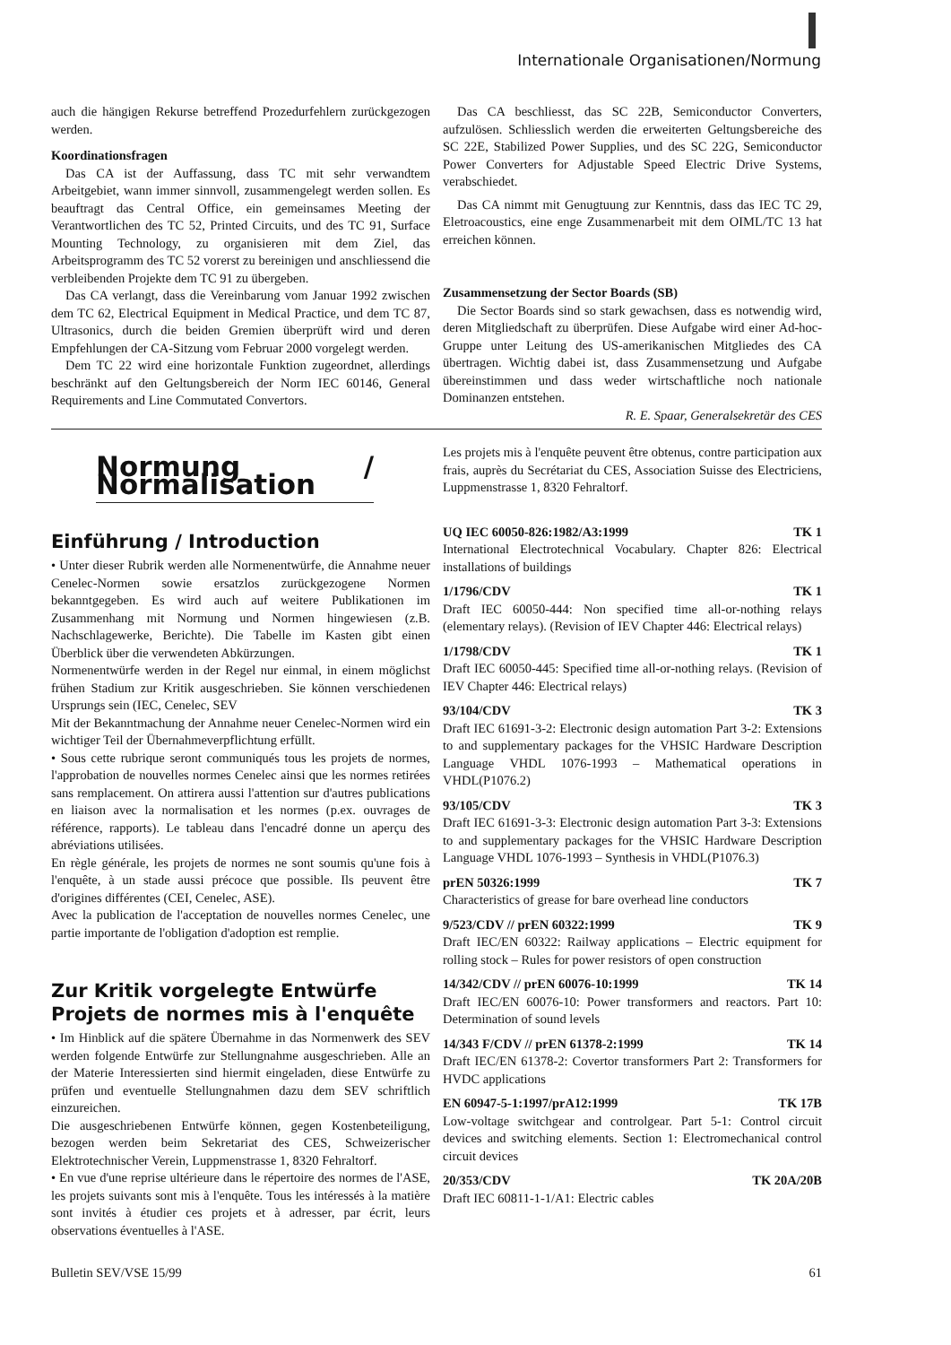Internationale Organisationen/Normung
auch die hängigen Rekurse betreffend Prozedurfehlern zurückgezogen werden.
Koordinationsfragen
Das CA ist der Auffassung, dass TC mit sehr verwandtem Arbeitgebiet, wann immer sinnvoll, zusammengelegt werden sollen. Es beauftragt das Central Office, ein gemeinsames Meeting der Verantwortlichen des TC 52, Printed Circuits, und des TC 91, Surface Mounting Technology, zu organisieren mit dem Ziel, das Arbeitsprogramm des TC 52 vorerst zu bereinigen und anschliessend die verbleibenden Projekte dem TC 91 zu übergeben.
Das CA verlangt, dass die Vereinbarung vom Januar 1992 zwischen dem TC 62, Electrical Equipment in Medical Practice, und dem TC 87, Ultrasonics, durch die beiden Gremien überprüft wird und deren Empfehlungen der CA-Sitzung vom Februar 2000 vorgelegt werden.
Dem TC 22 wird eine horizontale Funktion zugeordnet, allerdings beschränkt auf den Geltungsbereich der Norm IEC 60146, General Requirements and Line Commutated Convertors.
Das CA beschliesst, das SC 22B, Semiconductor Converters, aufzulösen. Schliesslich werden die erweiterten Geltungsbereiche des SC 22E, Stabilized Power Supplies, und des SC 22G, Semiconductor Power Converters for Adjustable Speed Electric Drive Systems, verabschiedet.
Das CA nimmt mit Genugtuung zur Kenntnis, dass das IEC TC 29, Eletroacoustics, eine enge Zusammenarbeit mit dem OIML/TC 13 hat erreichen können.
Zusammensetzung der Sector Boards (SB)
Die Sector Boards sind so stark gewachsen, dass es notwendig wird, deren Mitgliedschaft zu überprüfen. Diese Aufgabe wird einer Ad-hoc-Gruppe unter Leitung des US-amerikanischen Mitgliedes des CA übertragen. Wichtig dabei ist, dass Zusammensetzung und Aufgabe übereinstimmen und dass weder wirtschaftliche noch nationale Dominanzen entstehen.
R. E. Spaar, Generalsekretär des CES
Normung / Normalisation
Einführung / Introduction
• Unter dieser Rubrik werden alle Normenentwürfe, die Annahme neuer Cenelec-Normen sowie ersatzlos zurückgezogene Normen bekanntgegeben. Es wird auch auf weitere Publikationen im Zusammenhang mit Normung und Normen hingewiesen (z.B. Nachschlagewerke, Berichte). Die Tabelle im Kasten gibt einen Überblick über die verwendeten Abkürzungen.
Normenentwürfe werden in der Regel nur einmal, in einem möglichst frühen Stadium zur Kritik ausgeschrieben. Sie können verschiedenen Ursprungs sein (IEC, Cenelec, SEV
Mit der Bekanntmachung der Annahme neuer Cenelec-Normen wird ein wichtiger Teil der Übernahmeverpflichtung erfüllt.
• Sous cette rubrique seront communiqués tous les projets de normes, l'approbation de nouvelles normes Cenelec ainsi que les normes retirées sans remplacement. On attirera aussi l'attention sur d'autres publications en liaison avec la normalisation et les normes (p.ex. ouvrages de référence, rapports). Le tableau dans l'encadré donne un aperçu des abréviations utilisées.
En règle générale, les projets de normes ne sont soumis qu'une fois à l'enquête, à un stade aussi précoce que possible. Ils peuvent être d'origines différentes (CEI, Cenelec, ASE).
Avec la publication de l'acceptation de nouvelles normes Cenelec, une partie importante de l'obligation d'adoption est remplie.
Zur Kritik vorgelegte Entwürfe
Projets de normes mis à l'enquête
• Im Hinblick auf die spätere Übernahme in das Normenwerk des SEV werden folgende Entwürfe zur Stellungnahme ausgeschrieben. Alle an der Materie Interessierten sind hiermit eingeladen, diese Entwürfe zu prüfen und eventuelle Stellungnahmen dazu dem SEV schriftlich einzureichen.
Die ausgeschriebenen Entwürfe können, gegen Kostenbeteiligung, bezogen werden beim Sekretariat des CES, Schweizerischer Elektrotechnischer Verein, Luppmenstrasse 1, 8320 Fehraltorf.
• En vue d'une reprise ultérieure dans le répertoire des normes de l'ASE, les projets suivants sont mis à l'enquête. Tous les intéressés à la matière sont invités à étudier ces projets et à adresser, par écrit, leurs observations éventuelles à l'ASE.
Les projets mis à l'enquête peuvent être obtenus, contre participation aux frais, auprès du Secrétariat du CES, Association Suisse des Electriciens, Luppmenstrasse 1, 8320 Fehraltorf.
UQ IEC 60050-826:1982/A3:1999 TK 1
International Electrotechnical Vocabulary. Chapter 826: Electrical installations of buildings
1/1796/CDV TK 1
Draft IEC 60050-444: Non specified time all-or-nothing relays (elementary relays). (Revision of IEV Chapter 446: Electrical relays)
1/1798/CDV TK 1
Draft IEC 60050-445: Specified time all-or-nothing relays. (Revision of IEV Chapter 446: Electrical relays)
93/104/CDV TK 3
Draft IEC 61691-3-2: Electronic design automation Part 3-2: Extensions to and supplementary packages for the VHSIC Hardware Description Language VHDL 1076-1993 – Mathematical operations in VHDL(P1076.2)
93/105/CDV TK 3
Draft IEC 61691-3-3: Electronic design automation Part 3-3: Extensions to and supplementary packages for the VHSIC Hardware Description Language VHDL 1076-1993 – Synthesis in VHDL(P1076.3)
prEN 50326:1999 TK 7
Characteristics of grease for bare overhead line conductors
9/523/CDV // prEN 60322:1999 TK 9
Draft IEC/EN 60322: Railway applications – Electric equipment for rolling stock – Rules for power resistors of open construction
14/342/CDV // prEN 60076-10:1999 TK 14
Draft IEC/EN 60076-10: Power transformers and reactors. Part 10: Determination of sound levels
14/343 F/CDV // prEN 61378-2:1999 TK 14
Draft IEC/EN 61378-2: Covertor transformers Part 2: Transformers for HVDC applications
EN 60947-5-1:1997/prA12:1999 TK 17B
Low-voltage switchgear and controlgear. Part 5-1: Control circuit devices and switching elements. Section 1: Electromechanical control circuit devices
20/353/CDV TK 20A/20B
Draft IEC 60811-1-1/A1: Electric cables
Bulletin SEV/VSE 15/99 61